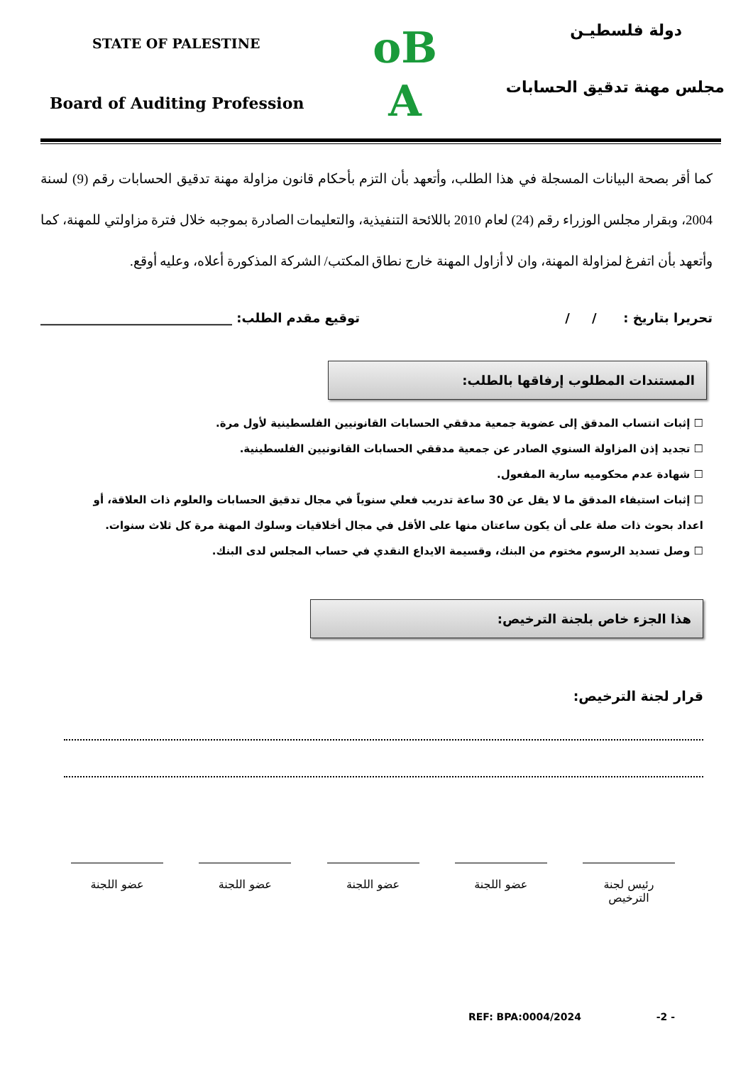STATE OF PALESTINE
Board of Auditing Profession
oB
A
دولة فلسطيـن
مجلس مهنة تدقيق الحسابات
كما أقر بصحة البيانات المسجلة في هذا الطلب، وأتعهد بأن التزم بأحكام قانون مزاولة مهنة تدقيق الحسابات رقم (9) لسنة 2004، وبقرار مجلس الوزراء رقم (24) لعام 2010 باللائحة التنفيذية، والتعليمات الصادرة بموجبه خلال فترة مزاولتي للمهنة، كما وأتعهد بأن اتفرغ لمزاولة المهنة، وان لا أزاول المهنة خارج نطاق المكتب/ الشركة المذكورة أعلاه، وعليه أوقع.
تحريرا بتاريخ : / / توقيع مقدم الطلب: ______________________________
المستندات المطلوب إرفاقها بالطلب:
☐ إثبات انتساب المدقق إلى عضوية جمعية مدققي الحسابات القانونيين الفلسطينية لأول مرة.
☐ تجديد إذن المزاولة السنوي الصادر عن جمعية مدققي الحسابات القانونيين الفلسطينية.
☐ شهادة عدم محكوميه سارية المفعول.
☐ إثبات استيفاء المدقق ما لا يقل عن 30 ساعة تدريب فعلي سنوياً في مجال تدقيق الحسابات والعلوم ذات العلاقة، أو اعداد بحوث ذات صلة على أن يكون ساعتان منها على الأقل في مجال أخلاقيات وسلوك المهنة مرة كل ثلاث سنوات.
☐ وصل تسديد الرسوم مختوم من البنك، وقسيمة الايداع النقدي في حساب المجلس لدى البنك.
هذا الجزء خاص بلجنة الترخيص:
قرار لجنة الترخيص:
رئيس لجنة الترخيص
عضو اللجنة عضو اللجنة عضو اللجنة عضو اللجنة
REF: BPA:0004/2024 -2 -